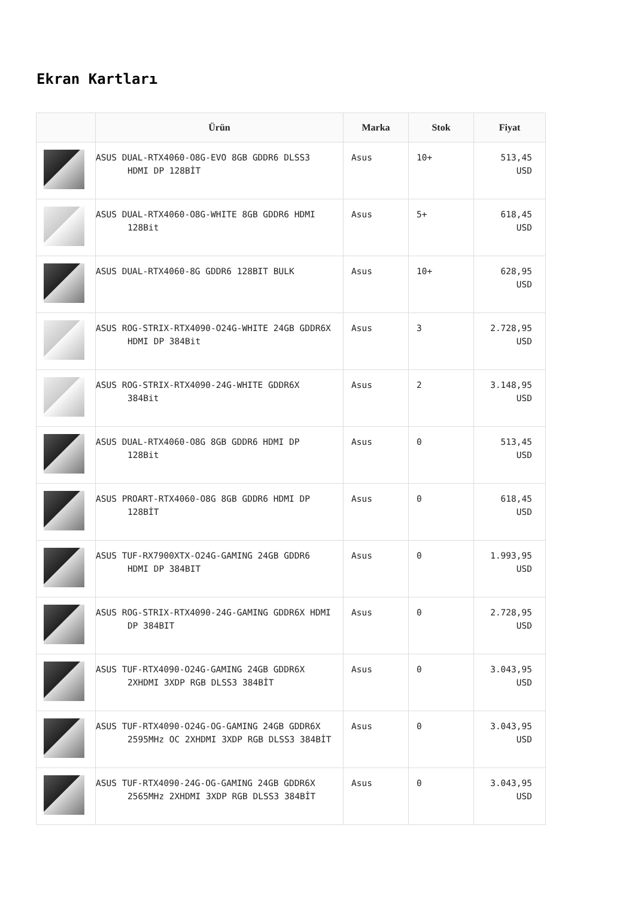Ekran Kartları
| | Ürün | Marka | Stok | Fiyat |
| --- | --- | --- | --- | --- |
| | ASUS DUAL-RTX4060-O8G-EVO 8GB GDDR6 DLSS3 HDMI DP 128BİT | Asus | 10+ | 513,45 USD |
| | ASUS DUAL-RTX4060-O8G-WHITE 8GB GDDR6 HDMI 128Bit | Asus | 5+ | 618,45 USD |
| | ASUS DUAL-RTX4060-8G GDDR6 128BIT BULK | Asus | 10+ | 628,95 USD |
| | ASUS ROG-STRIX-RTX4090-O24G-WHITE 24GB GDDR6X HDMI DP 384Bit | Asus | 3 | 2.728,95 USD |
| | ASUS ROG-STRIX-RTX4090-24G-WHITE GDDR6X 384Bit | Asus | 2 | 3.148,95 USD |
| | ASUS DUAL-RTX4060-O8G 8GB GDDR6 HDMI DP 128Bit | Asus | 0 | 513,45 USD |
| | ASUS PROART-RTX4060-O8G 8GB GDDR6 HDMI DP 128BİT | Asus | 0 | 618,45 USD |
| | ASUS TUF-RX7900XTX-O24G-GAMING 24GB GDDR6 HDMI DP 384BIT | Asus | 0 | 1.993,95 USD |
| | ASUS ROG-STRIX-RTX4090-24G-GAMING GDDR6X HDMI DP 384BIT | Asus | 0 | 2.728,95 USD |
| | ASUS TUF-RTX4090-O24G-GAMING 24GB GDDR6X 2XHDMI 3XDP RGB DLSS3 384BİT | Asus | 0 | 3.043,95 USD |
| | ASUS TUF-RTX4090-O24G-OG-GAMING 24GB GDDR6X 2595MHz OC 2XHDMI 3XDP RGB DLSS3 384BİT | Asus | 0 | 3.043,95 USD |
| | ASUS TUF-RTX4090-24G-OG-GAMING 24GB GDDR6X 2565MHz 2XHDMI 3XDP RGB DLSS3 384BİT | Asus | 0 | 3.043,95 USD |